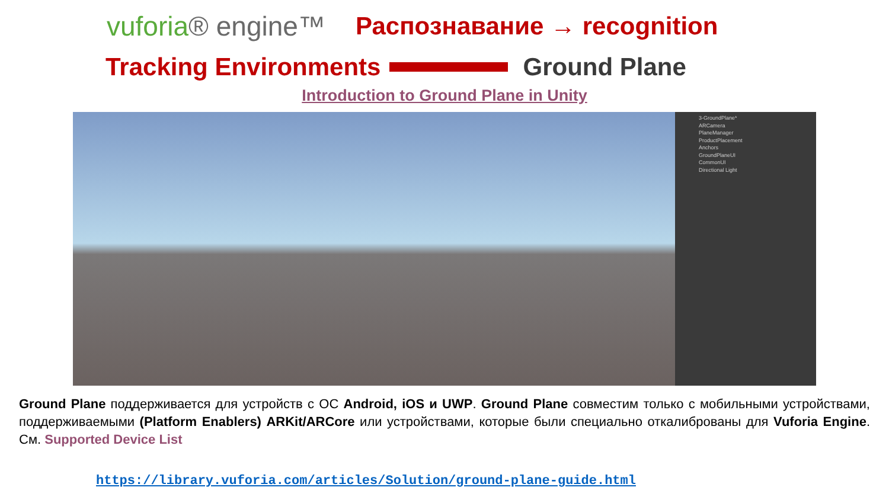vuforia® engine™
Распознавание → recognition
Tracking Environments Ground Plane
Introduction to Ground Plane in Unity
3-GroundPlane*
ARCamera
PlaneManager
ProductPlacement
Anchors
GroundPlaneUI
CommonUI
Directional Light
Ground Plane поддерживается для устройств с ОС Android, iOS и UWP. Ground Plane совместим только с мобильными устройствами, поддерживаемыми (Platform Enablers) ARKit/ARCore или устройствами, которые были специально откалиброваны для Vuforia Engine. См. Supported Device List
https://library.vuforia.com/articles/Solution/ground-plane-guide.html